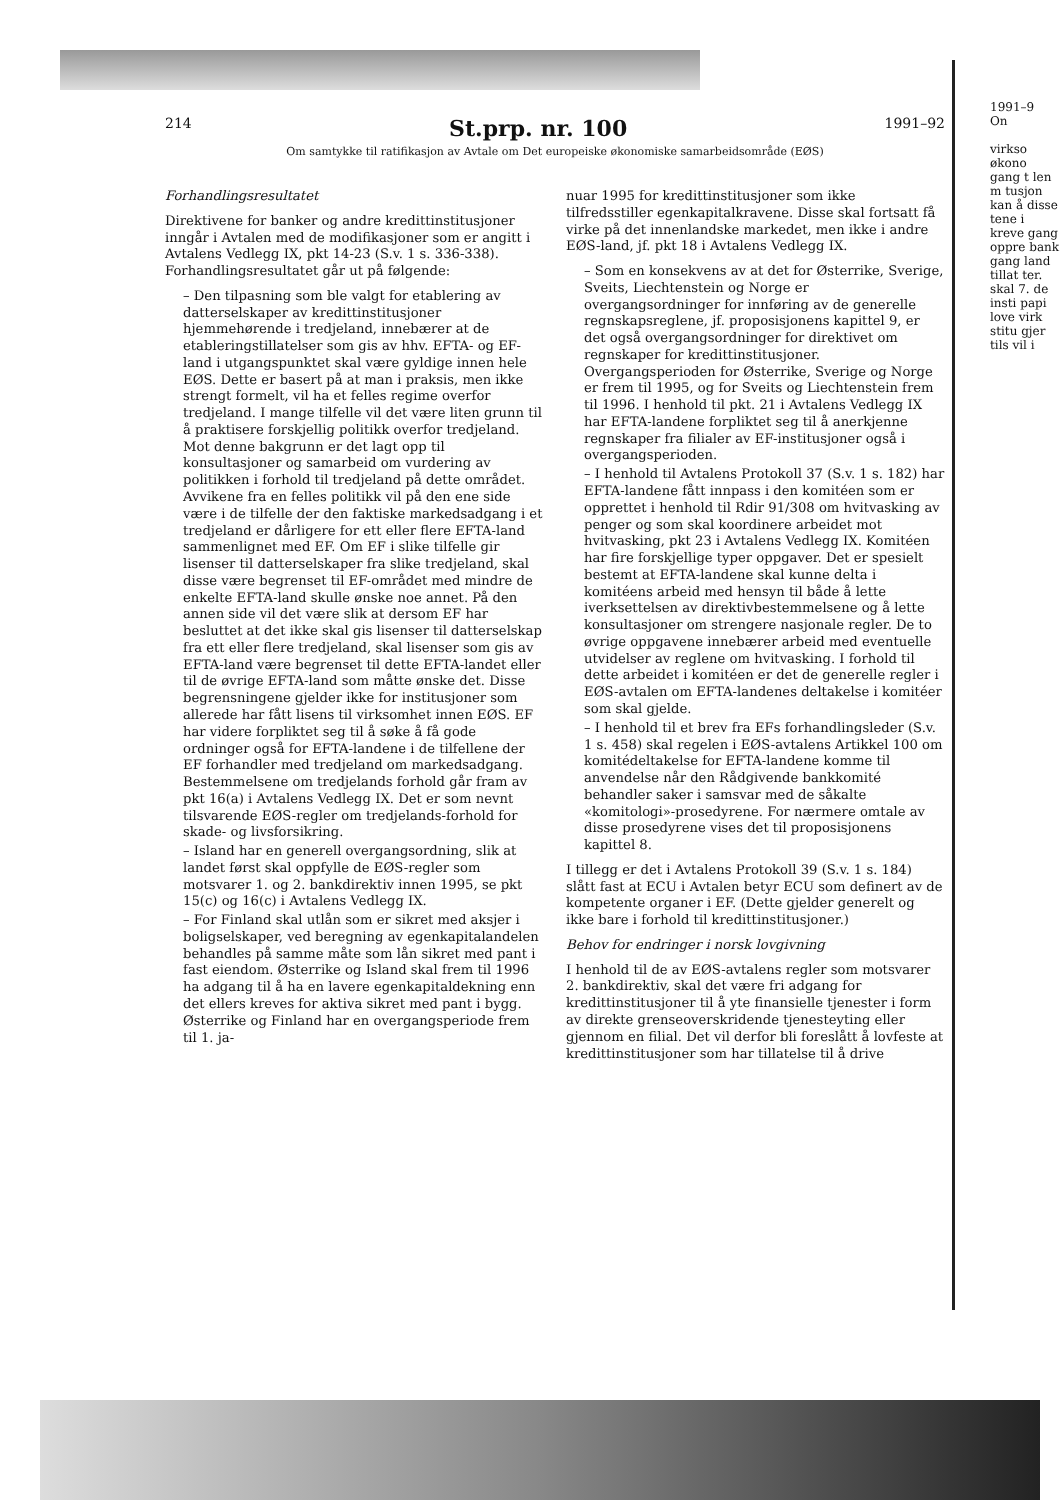214 St.prp. nr. 100 1991–92
Om samtykke til ratifikasjon av Avtale om Det europeiske økonomiske samarbeidsområde (EØS)
Forhandlingsresultatet
Direktivene for banker og andre kredittinstitusjoner inngår i Avtalen med de modifikasjoner som er angitt i Avtalens Vedlegg IX, pkt 14-23 (S.v. 1 s. 336-338). Forhandlingsresultatet går ut på følgende:
– Den tilpasning som ble valgt for etablering av datterselskaper av kredittinstitusjoner hjemmehørende i tredjeland, innebærer at de etableringstillatelser som gis av hhv. EFTA- og EF-land i utgangspunktet skal være gyldige innen hele EØS. Dette er basert på at man i praksis, men ikke strengt formelt, vil ha et felles regime overfor tredjeland. I mange tilfelle vil det være liten grunn til å praktisere forskjellig politikk overfor tredjeland. Mot denne bakgrunn er det lagt opp til konsultasjoner og samarbeid om vurdering av politikken i forhold til tredjeland på dette området. Avvikene fra en felles politikk vil på den ene side være i de tilfelle der den faktiske markedsadgang i et tredjeland er dårligere for ett eller flere EFTA-land sammenlignet med EF. Om EF i slike tilfelle gir lisenser til datterselskaper fra slike tredjeland, skal disse være begrenset til EF-området med mindre de enkelte EFTA-land skulle ønske noe annet. På den annen side vil det være slik at dersom EF har besluttet at det ikke skal gis lisenser til datterselskap fra ett eller flere tredjeland, skal lisenser som gis av EFTA-land være begrenset til dette EFTA-landet eller til de øvrige EFTA-land som måtte ønske det. Disse begrensningene gjelder ikke for institusjoner som allerede har fått lisens til virksomhet innen EØS. EF har videre forpliktet seg til å søke å få gode ordninger også for EFTA-landene i de tilfellene der EF forhandler med tredjeland om markedsadgang. Bestemmelsene om tredjelands forhold går fram av pkt 16(a) i Avtalens Vedlegg IX. Det er som nevnt tilsvarende EØS-regler om tredjelands-forhold for skade- og livsforsikring.
– Island har en generell overgangsordning, slik at landet først skal oppfylle de EØS-regler som motsvarer 1. og 2. bankdirektiv innen 1995, se pkt 15(c) og 16(c) i Avtalens Vedlegg IX.
– For Finland skal utlån som er sikret med aksjer i boligselskaper, ved beregning av egenkapitalandelen behandles på samme måte som lån sikret med pant i fast eiendom. Østerrike og Island skal frem til 1996 ha adgang til å ha en lavere egenkapitaldekning enn det ellers kreves for aktiva sikret med pant i bygg. Østerrike og Finland har en overgangsperiode frem til 1. ja-
nuar 1995 for kredittinstitusjoner som ikke tilfredsstiller egenkapitalkravene. Disse skal fortsatt få virke på det innenlandske markedet, men ikke i andre EØS-land, jf. pkt 18 i Avtalens Vedlegg IX.
– Som en konsekvens av at det for Østerrike, Sverige, Sveits, Liechtenstein og Norge er overgangsordninger for innføring av de generelle regnskapsreglene, jf. proposisjonens kapittel 9, er det også overgangsordninger for direktivet om regnskaper for kredittinstitusjoner. Overgangsperioden for Østerrike, Sverige og Norge er frem til 1995, og for Sveits og Liechtenstein frem til 1996. I henhold til pkt. 21 i Avtalens Vedlegg IX har EFTA-landene forpliktet seg til å anerkjenne regnskaper fra filialer av EF-institusjoner også i overgangsperioden.
– I henhold til Avtalens Protokoll 37 (S.v. 1 s. 182) har EFTA-landene fått innpass i den komitéen som er opprettet i henhold til Rdir 91/308 om hvitvasking av penger og som skal koordinere arbeidet mot hvitvasking, pkt 23 i Avtalens Vedlegg IX. Komitéen har fire forskjellige typer oppgaver. Det er spesielt bestemt at EFTA-landene skal kunne delta i komitéens arbeid med hensyn til både å lette iverksettelsen av direktivbestemmelsene og å lette konsultasjoner om strengere nasjonale regler. De to øvrige oppgavene innebærer arbeid med eventuelle utvidelser av reglene om hvitvasking. I forhold til dette arbeidet i komitéen er det de generelle regler i EØS-avtalen om EFTA-landenes deltakelse i komitéer som skal gjelde.
– I henhold til et brev fra EFs forhandlingsleder (S.v. 1 s. 458) skal regelen i EØS-avtalens Artikkel 100 om komitédeltakelse for EFTA-landene komme til anvendelse når den Rådgivende bankkomité behandler saker i samsvar med de såkalte «komitologi»-prosedyrene. For nærmere omtale av disse prosedyrene vises det til proposisjonens kapittel 8.
I tillegg er det i Avtalens Protokoll 39 (S.v. 1 s. 184) slått fast at ECU i Avtalen betyr ECU som definert av de kompetente organer i EF. (Dette gjelder generelt og ikke bare i forhold til kredittinstitusjoner.)
Behov for endringer i norsk lovgivning
I henhold til de av EØS-avtalens regler som motsvarer 2. bankdirektiv, skal det være fri adgang for kredittinstitusjoner til å yte finansielle tjenester i form av direkte grenseoverskridende tjenesteyting eller gjennom en filial. Det vil derfor bli foreslått å lovfeste at kredittinstitusjoner som har tillatelse til å drive
1991–9
On
virkso økono gang t len m tusjon kan å disse tene i kreve gang oppre bank gang land tillat ter. skal 7. de insti papi love virk stitu gjer tils vil i